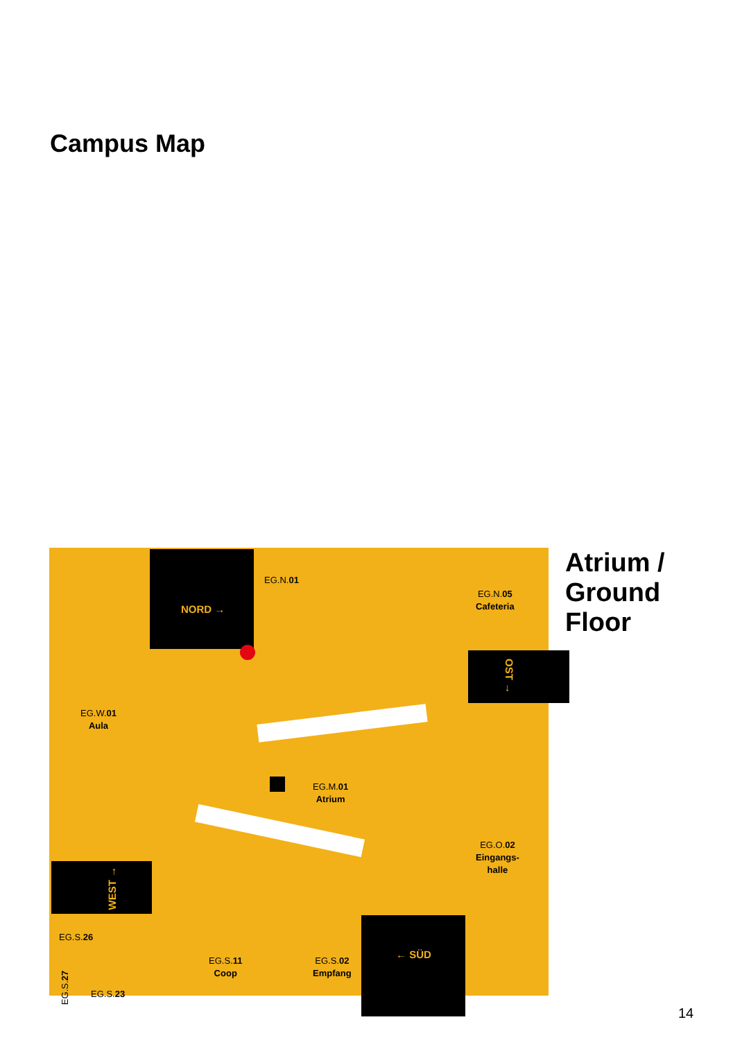Campus Map
NORD →
OST →
WEST →
← SÜD
EG.N.01
EG.N.05
Cafeteria
EG.W.01
Aula
EG.M.01
Atrium
EG.O.02
Eingangs-
halle
EG.S.26
EG.S.11
Coop
EG.S.02
Empfang
EG.S.23
EG.S.27
Atrium /
Ground
Floor
14